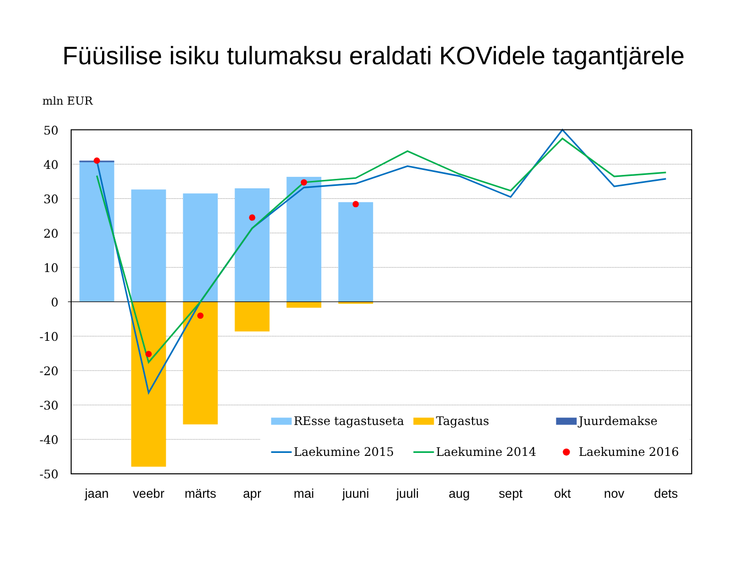Füüsilise isiku tulumaksu eraldati KOVidele tagantjärele
mln EUR
50
40
30
20
10
0
-10
-20
-30
-40
-50
jaan
veebr
märts
apr
mai
juuni
juuli
aug
sept
okt
nov
dets
REsse tagastuseta
Tagastus
Juurdemakse
Laekumine 2015
Laekumine 2014
Laekumine 2016